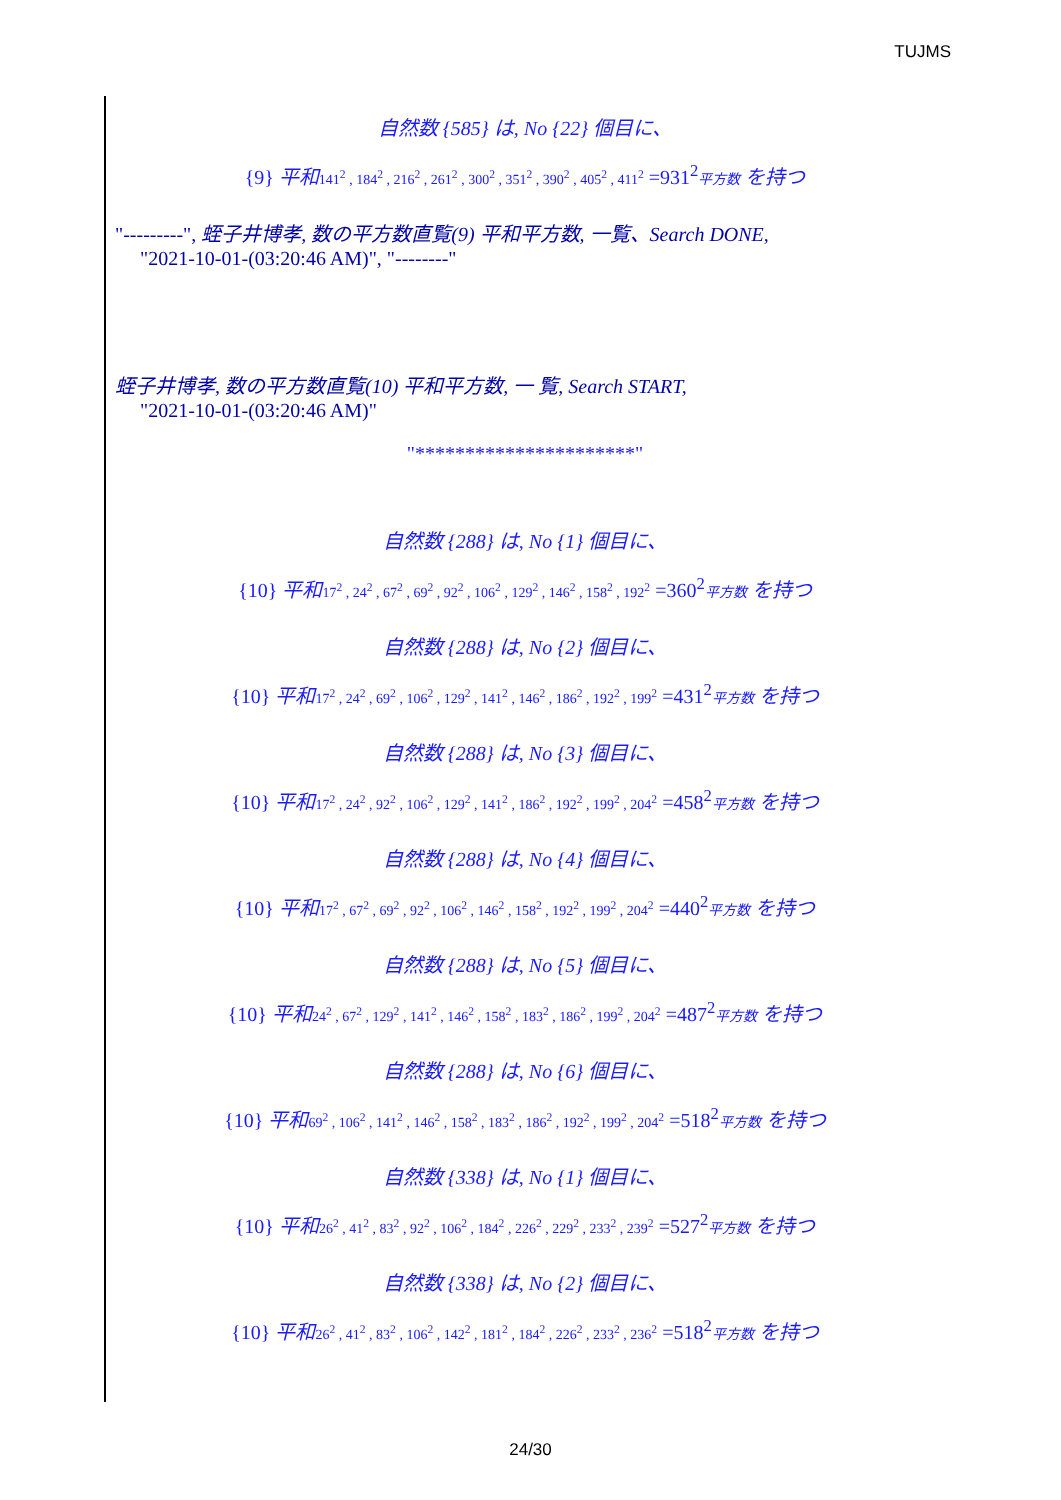TUJMS
自然数 {585} は, No {22} 個目に、
{9} 平和 141<sup>2</sup> , 184<sup>2</sup> , 216<sup>2</sup> , 261<sup>2</sup> , 300<sup>2</sup> , 351<sup>2</sup> , 390<sup>2</sup> , 405<sup>2</sup> , 411<sup>2</sup> =931<sup>2</sup>平方数 を持つ
"---------", 蛭子井博孝, 数の平方数直覧(9) 平和平方数, 一覧、Search DONE,
"2021-10-01-(03:20:46 AM)", "--------"
蛭子井博孝, 数の平方数直覧(10) 平和平方数, 一 覧, Search START,
"2021-10-01-(03:20:46 AM)"
"**********************"
自然数 {288} は, No {1} 個目に、
{10} 平和 17<sup>2</sup> , 24<sup>2</sup> , 67<sup>2</sup> , 69<sup>2</sup> , 92<sup>2</sup> , 106<sup>2</sup> , 129<sup>2</sup> , 146<sup>2</sup> , 158<sup>2</sup> , 192<sup>2</sup> =360<sup>2</sup>平方数 を持つ
自然数 {288} は, No {2} 個目に、
{10} 平和 17<sup>2</sup> , 24<sup>2</sup> , 69<sup>2</sup> , 106<sup>2</sup> , 129<sup>2</sup> , 141<sup>2</sup> , 146<sup>2</sup> , 186<sup>2</sup> , 192<sup>2</sup> , 199<sup>2</sup> =431<sup>2</sup>平方数 を持つ
自然数 {288} は, No {3} 個目に、
{10} 平和 17<sup>2</sup> , 24<sup>2</sup> , 92<sup>2</sup> , 106<sup>2</sup> , 129<sup>2</sup> , 141<sup>2</sup> , 186<sup>2</sup> , 192<sup>2</sup> , 199<sup>2</sup> , 204<sup>2</sup> =458<sup>2</sup>平方数 を持つ
自然数 {288} は, No {4} 個目に、
{10} 平和 17<sup>2</sup> , 67<sup>2</sup> , 69<sup>2</sup> , 92<sup>2</sup> , 106<sup>2</sup> , 146<sup>2</sup> , 158<sup>2</sup> , 192<sup>2</sup> , 199<sup>2</sup> , 204<sup>2</sup> =440<sup>2</sup>平方数 を持つ
自然数 {288} は, No {5} 個目に、
{10} 平和 24<sup>2</sup> , 67<sup>2</sup> , 129<sup>2</sup> , 141<sup>2</sup> , 146<sup>2</sup> , 158<sup>2</sup> , 183<sup>2</sup> , 186<sup>2</sup> , 199<sup>2</sup> , 204<sup>2</sup> =487<sup>2</sup>平方数 を持つ
自然数 {288} は, No {6} 個目に、
{10} 平和 69<sup>2</sup> , 106<sup>2</sup> , 141<sup>2</sup> , 146<sup>2</sup> , 158<sup>2</sup> , 183<sup>2</sup> , 186<sup>2</sup> , 192<sup>2</sup> , 199<sup>2</sup> , 204<sup>2</sup> =518<sup>2</sup>平方数 を持つ
自然数 {338} は, No {1} 個目に、
{10} 平和 26<sup>2</sup> , 41<sup>2</sup> , 83<sup>2</sup> , 92<sup>2</sup> , 106<sup>2</sup> , 184<sup>2</sup> , 226<sup>2</sup> , 229<sup>2</sup> , 233<sup>2</sup> , 239<sup>2</sup> =527<sup>2</sup>平方数 を持つ
自然数 {338} は, No {2} 個目に、
{10} 平和 26<sup>2</sup> , 41<sup>2</sup> , 83<sup>2</sup> , 106<sup>2</sup> , 142<sup>2</sup> , 181<sup>2</sup> , 184<sup>2</sup> , 226<sup>2</sup> , 233<sup>2</sup> , 236<sup>2</sup> =518<sup>2</sup>平方数 を持つ
24/30